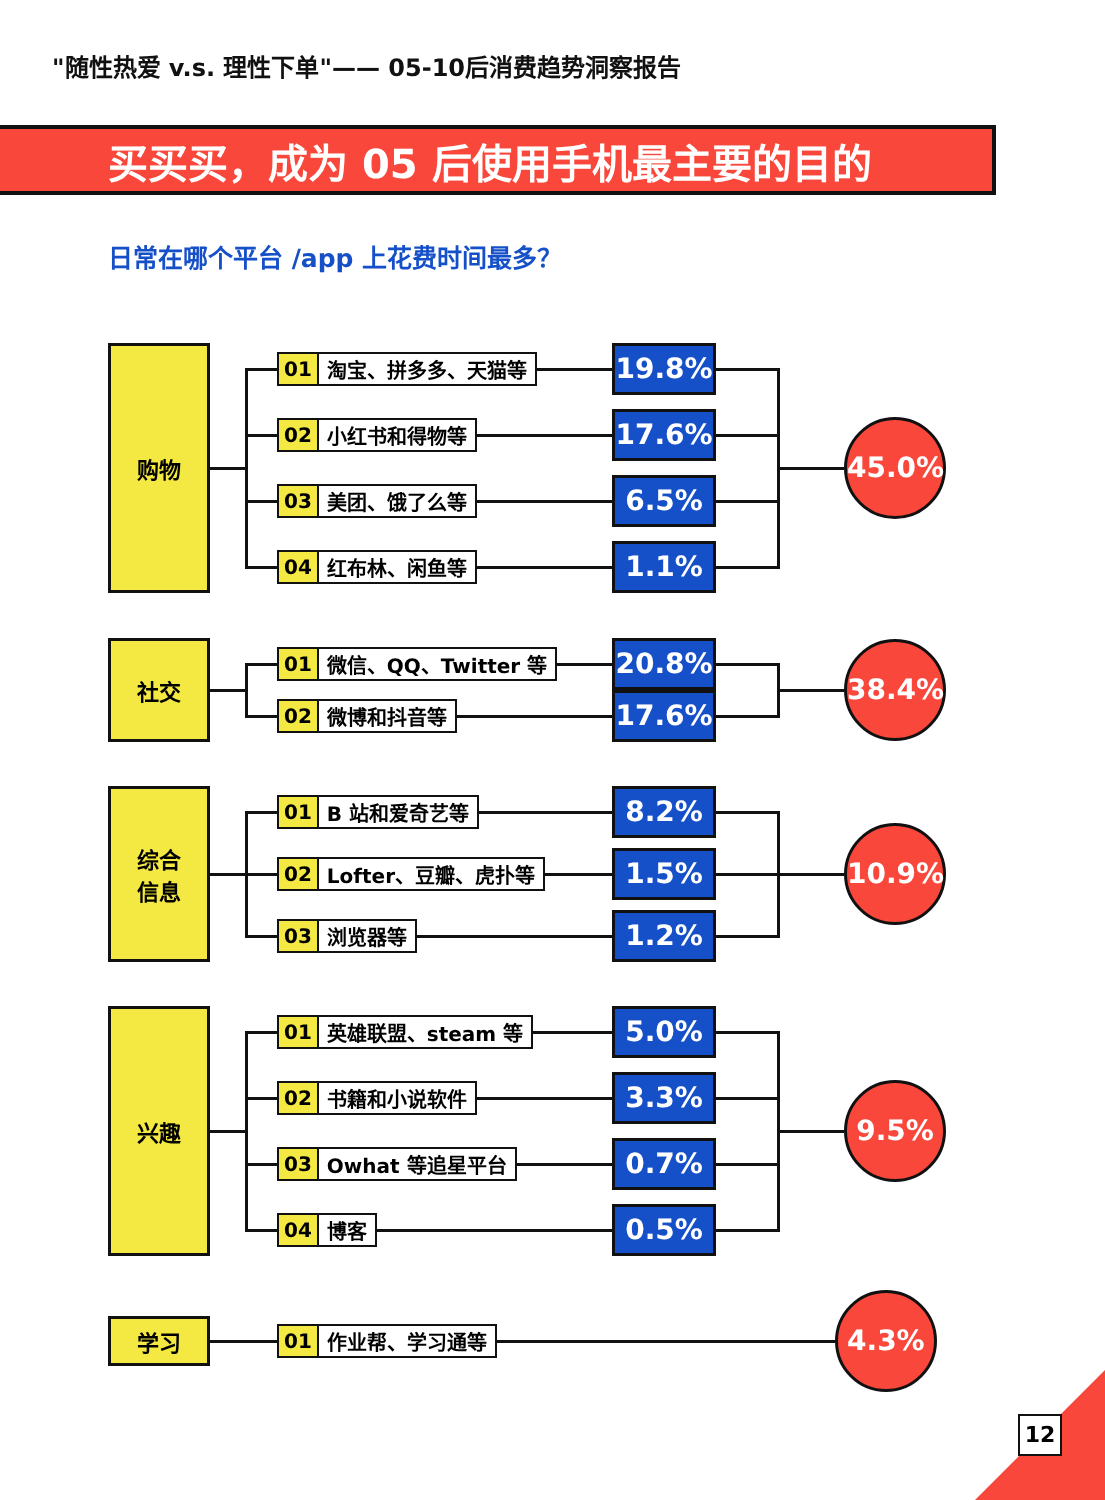"随性热爱 v.s. 理性下单"—— 05-10后消费趋势洞察报告
买买买，成为 05 后使用手机最主要的目的
日常在哪个平台 /app 上花费时间最多？
购物
01 淘宝、拼多多、天猫等
19.8%
02 小红书和得物等
17.6%
03 美团、饿了么等
6.5%
04 红布林、闲鱼等
1.1%
45.0%
社交
01 微信、QQ、Twitter 等
20.8%
02 微博和抖音等
17.6%
38.4%
综合
信息
01 B 站和爱奇艺等
8.2%
02 Lofter、豆瓣、虎扑等
1.5%
03 浏览器等
1.2%
10.9%
兴趣
01 英雄联盟、steam 等
5.0%
02 书籍和小说软件
3.3%
03 Owhat 等追星平台
0.7%
04 博客
0.5%
9.5%
学习
01 作业帮、学习通等
4.3%
12